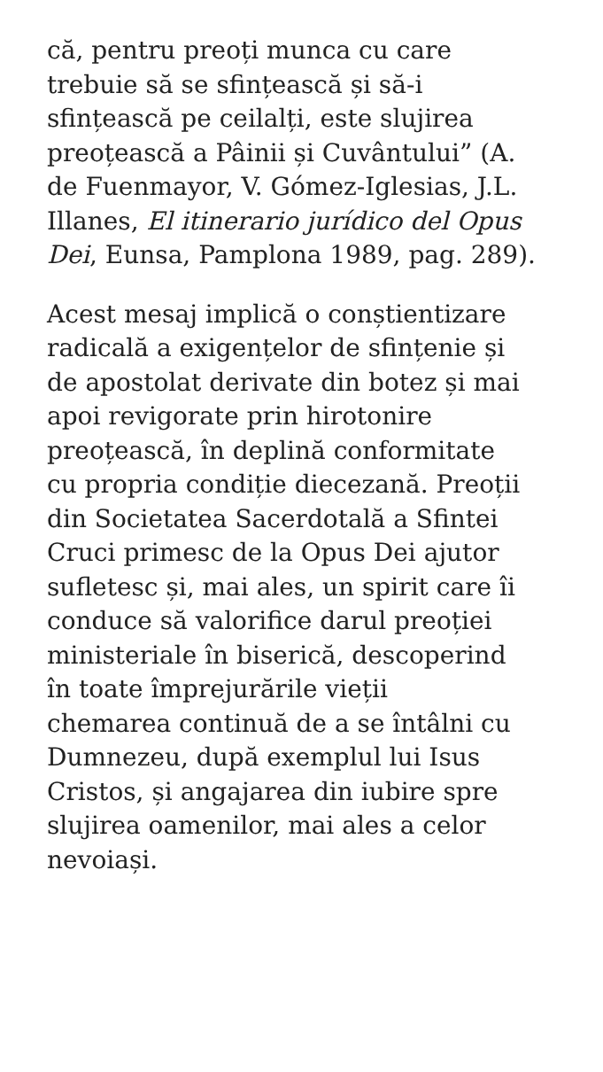că, pentru preoți munca cu care
trebuie să se sfințească și să-i
sfințească pe ceilalți, este slujirea
preoțească a Pâinii și Cuvântului” (A.
de Fuenmayor, V. Gómez-Iglesias, J.L.
Illanes, El itinerario jurídico del Opus
Dei, Eunsa, Pamplona 1989, pag. 289).
Acest mesaj implică o conștientizare
radicală a exigențelor de sfințenie și
de apostolat derivate din botez și mai
apoi revigorate prin hirotonire
preoțească, în deplină conformitate
cu propria condiție diecezană. Preoții
din Societatea Sacerdotală a Sfintei
Cruci primesc de la Opus Dei ajutor
sufletesc și, mai ales, un spirit care îi
conduce să valorifice darul preoției
ministeriale în biserică, descoperind
în toate împrejurările vieții
chemarea continuă de a se întâlni cu
Dumnezeu, după exemplul lui Isus
Cristos, și angajarea din iubire spre
slujirea oamenilor, mai ales a celor
nevoiași.